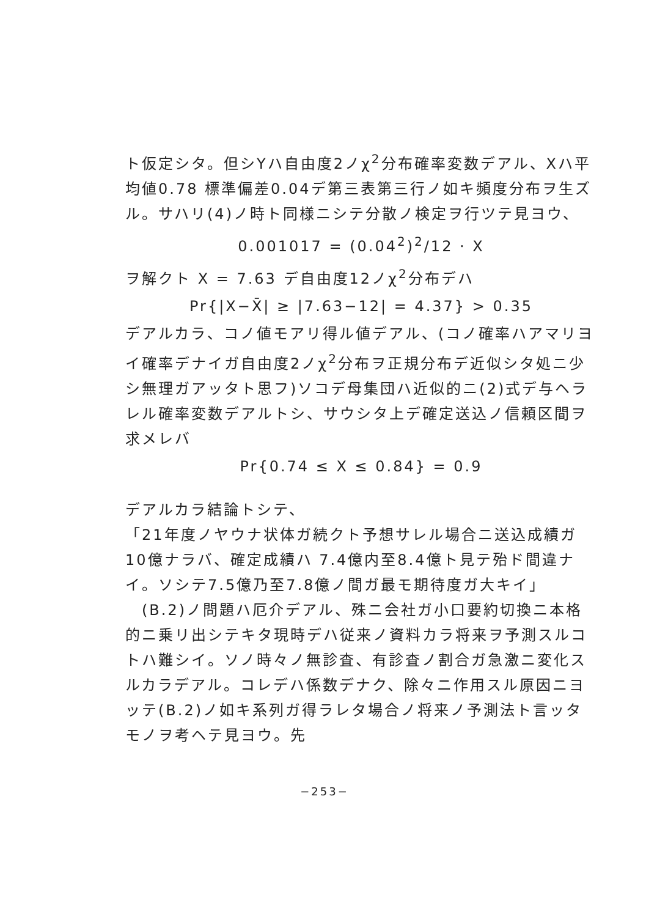ト仮定シタ。但シYハ自由度2ノχ<sup>2</sup>分布確率変数デアル、Xハ平均値0.78 標準偏差0.04デ第三表第三行ノ如キ頻度分布ヲ生ズル。サハリ(4)ノ時ト同様ニシテ分散ノ検定ヲ行ツテ見ヨウ、
0.001017 = (0.04<sup>2</sup>)<sup>2</sup>/12 · X
ヲ解クト X = 7.63 デ自由度12ノχ<sup>2</sup>分布デハ
Pr{|X−X̄| ≥ |7.63−12| = 4.37} > 0.35
デアルカラ、コノ値モアリ得ル値デアル、(コノ確率ハアマリヨイ確率デナイガ自由度2ノχ<sup>2</sup>分布ヲ正規分布デ近似シタ処ニ少シ無理ガアッタト思フ)ソコデ母集団ハ近似的ニ(2)式デ与ヘラレル確率変数デアルトシ、サウシタ上デ確定送込ノ信頼区間ヲ求メレバ
Pr{0.74 ≤ X ≤ 0.84} = 0.9
デアルカラ結論トシテ、
「21年度ノヤウナ状体ガ続クト予想サレル場合ニ送込成績ガ10億ナラバ、確定成績ハ 7.4億内至8.4億ト見テ殆ド間違ナイ。ソシテ7.5億乃至7.8億ノ間ガ最モ期待度ガ大キイ」
　(B.2)ノ問題ハ厄介デアル、殊ニ会社ガ小口要約切換ニ本格的ニ乗リ出シテキタ現時デハ従来ノ資料カラ将来ヲ予測スルコトハ難シイ。ソノ時々ノ無診査、有診査ノ割合ガ急激ニ変化スルカラデアル。コレデハ係数デナク、除々ニ作用スル原因ニヨッテ(B.2)ノ如キ系列ガ得ラレタ場合ノ将来ノ予測法ト言ッタモノヲ考ヘテ見ヨウ。先
−253−